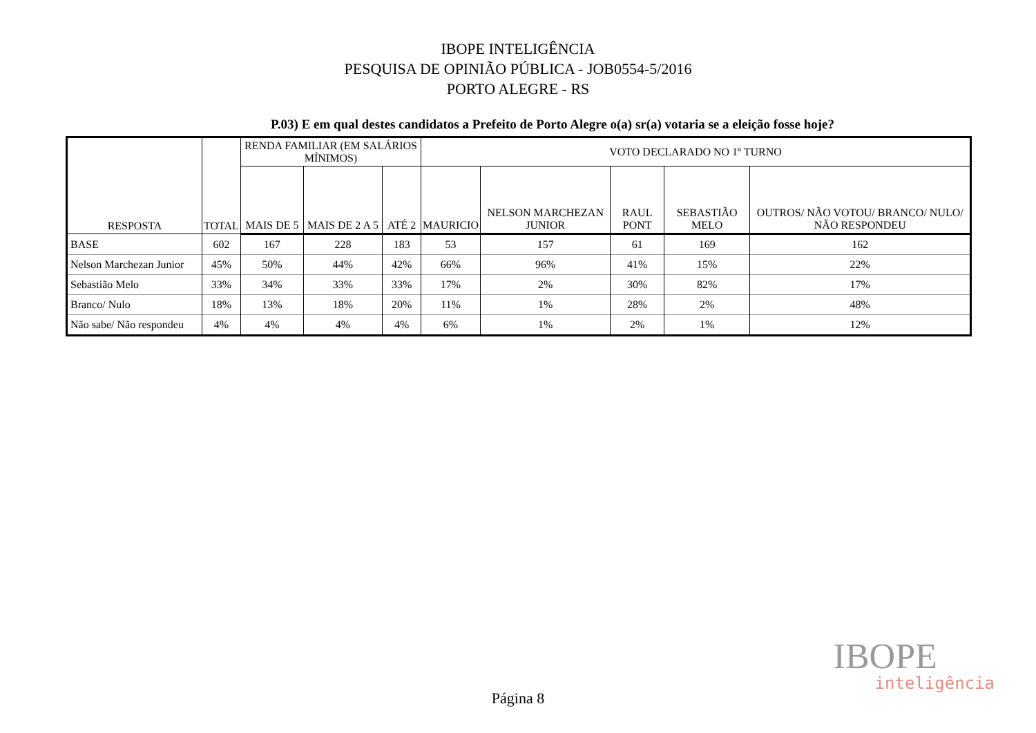IBOPE INTELIGÊNCIA
PESQUISA DE OPINIÃO PÚBLICA - JOB0554-5/2016
PORTO ALEGRE - RS
P.03) E em qual destes candidatos a Prefeito de Porto Alegre o(a) sr(a) votaria se a eleição fosse hoje?
| RESPOSTA | TOTAL | RENDA FAMILIAR (EM SALÁRIOS MÍNIMOS) | | | VOTO DECLARADO NO 1º TURNO | | | | |
| --- | --- | --- | --- | --- | --- | --- | --- | --- | --- |
| | | MAIS DE 5 | MAIS DE 2 A 5 | ATÉ 2 | MAURICIO | NELSON MARCHEZAN JUNIOR | RAUL PONT | SEBASTIÃO MELO | OUTROS/ NÃO VOTOU/ BRANCO/ NULO/ NÃO RESPONDEU |
| BASE | 602 | 167 | 228 | 183 | 53 | 157 | 61 | 169 | 162 |
| Nelson Marchezan Junior | 45% | 50% | 44% | 42% | 66% | 96% | 41% | 15% | 22% |
| Sebastião Melo | 33% | 34% | 33% | 33% | 17% | 2% | 30% | 82% | 17% |
| Branco/ Nulo | 18% | 13% | 18% | 20% | 11% | 1% | 28% | 2% | 48% |
| Não sabe/ Não respondeu | 4% | 4% | 4% | 4% | 6% | 1% | 2% | 1% | 12% |
IBOPE
inteligência
Página 8